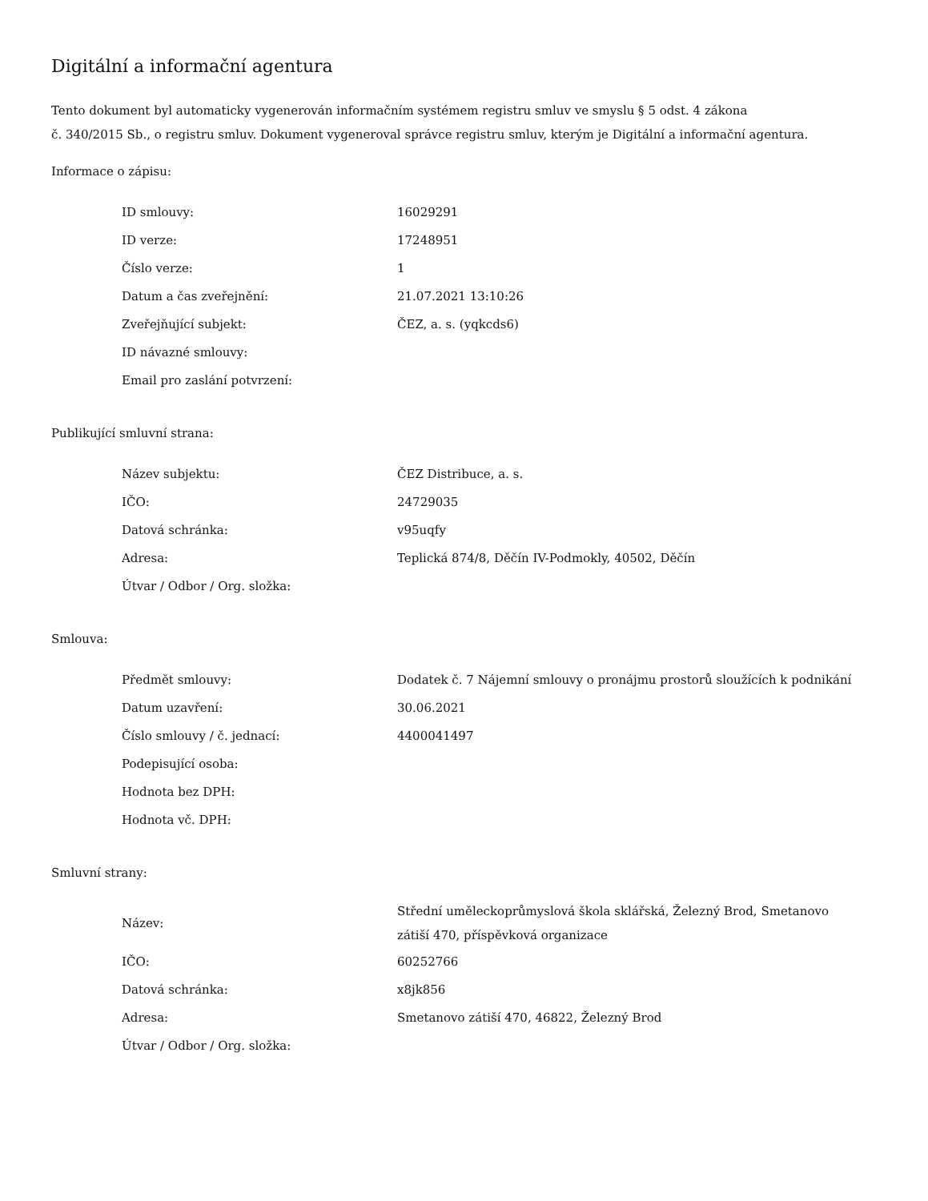Digitální a informační agentura
Tento dokument byl automaticky vygenerován informačním systémem registru smluv ve smyslu § 5 odst. 4 zákona
č. 340/2015 Sb., o registru smluv. Dokument vygeneroval správce registru smluv, kterým je Digitální a informační agentura.
Informace o zápisu:
| ID smlouvy: | 16029291 |
| ID verze: | 17248951 |
| Číslo verze: | 1 |
| Datum a čas zveřejnění: | 21.07.2021 13:10:26 |
| Zveřejňující subjekt: | ČEZ, a. s. (yqkcds6) |
| ID návazné smlouvy: | |
| Email pro zaslání potvrzení: | |
Publikující smluvní strana:
| Název subjektu: | ČEZ Distribuce, a. s. |
| IČO: | 24729035 |
| Datová schránka: | v95uqfy |
| Adresa: | Teplická 874/8, Děčín IV-Podmokly, 40502, Děčín |
| Útvar / Odbor / Org. složka: | |
Smlouva:
| Předmět smlouvy: | Dodatek č. 7 Nájemní smlouvy o pronájmu prostorů sloužících k podnikání |
| Datum uzavření: | 30.06.2021 |
| Číslo smlouvy / č. jednací: | 4400041497 |
| Podepisující osoba: | |
| Hodnota bez DPH: | |
| Hodnota vč. DPH: | |
Smluvní strany:
| Název: | Střední uměleckoprůmyslová škola sklářská, Železný Brod, Smetanovo zátiší 470, příspěvková organizace |
| IČO: | 60252766 |
| Datová schránka: | x8jk856 |
| Adresa: | Smetanovo zátiší 470, 46822, Železný Brod |
| Útvar / Odbor / Org. složka: | |